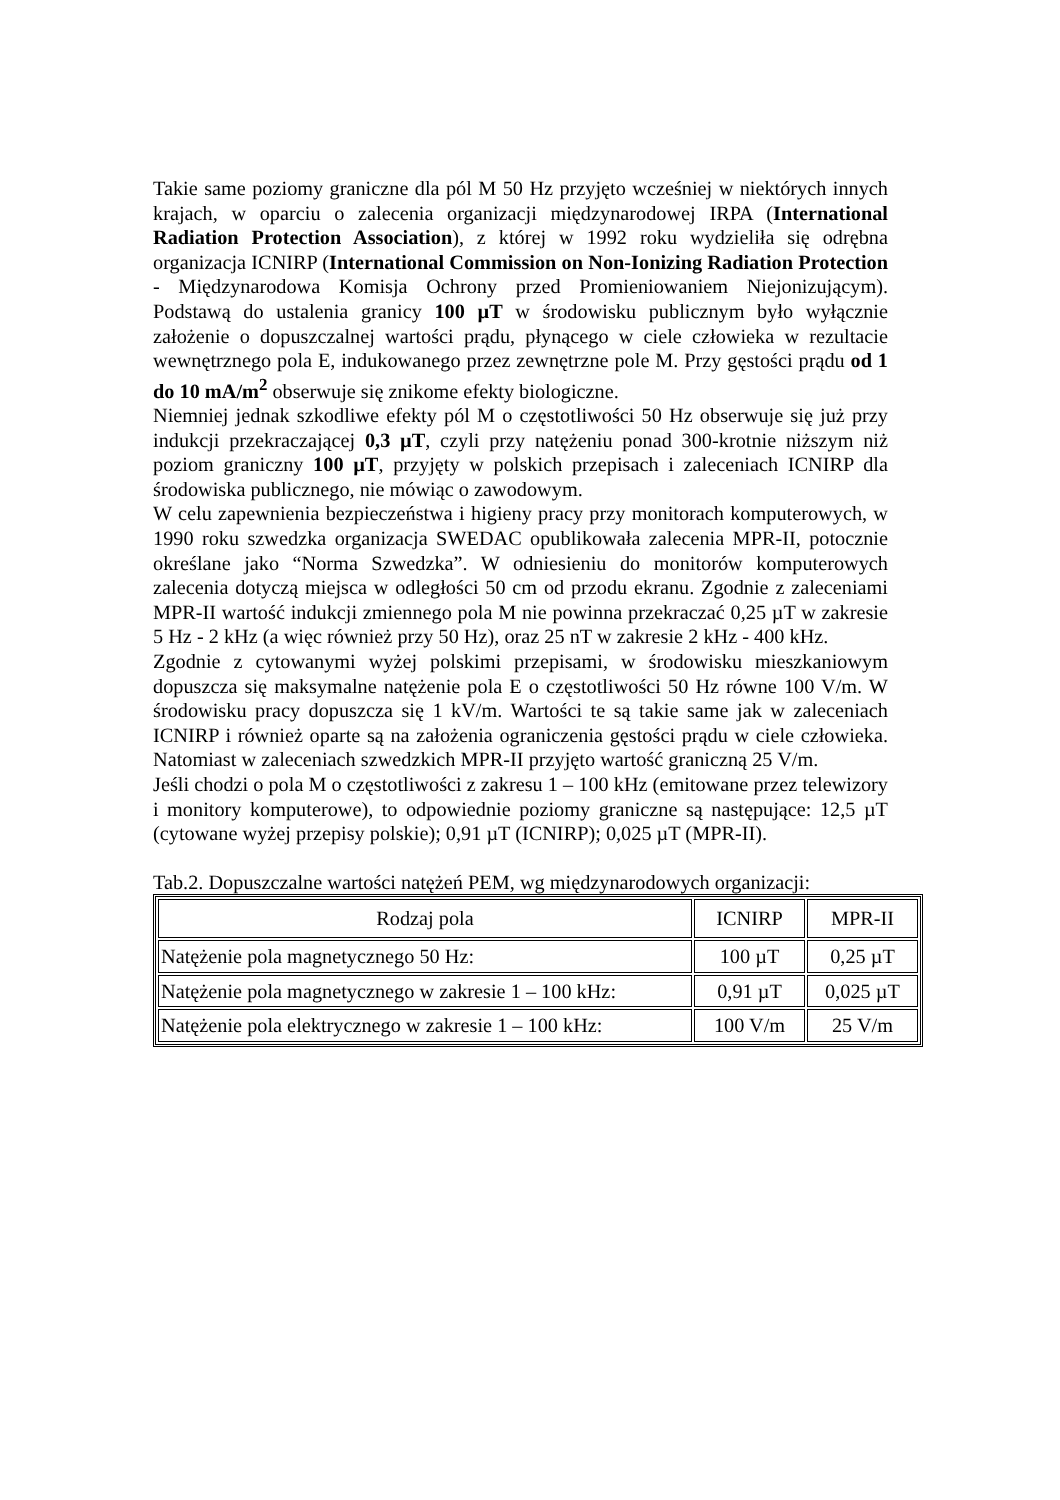Takie same poziomy graniczne dla pól M 50 Hz przyjęto wcześniej w niektórych innych krajach, w oparciu o zalecenia organizacji międzynarodowej IRPA (International Radiation Protection Association), z której w 1992 roku wydzieliła się odrębna organizacja ICNIRP (International Commission on Non-Ionizing Radiation Protection - Międzynarodowa Komisja Ochrony przed Promieniowaniem Niejonizującym). Podstawą do ustalenia granicy 100 µT w środowisku publicznym było wyłącznie założenie o dopuszczalnej wartości prądu, płynącego w ciele człowieka w rezultacie wewnętrznego pola E, indukowanego przez zewnętrzne pole M. Przy gęstości prądu od 1 do 10 mA/m<sup>2</sup> obserwuje się znikome efekty biologiczne.
Niemniej jednak szkodliwe efekty pól M o częstotliwości 50 Hz obserwuje się już przy indukcji przekraczającej 0,3 µT, czyli przy natężeniu ponad 300-krotnie niższym niż poziom graniczny 100 µT, przyjęty w polskich przepisach i zaleceniach ICNIRP dla środowiska publicznego, nie mówiąc o zawodowym.
W celu zapewnienia bezpieczeństwa i higieny pracy przy monitorach komputerowych, w 1990 roku szwedzka organizacja SWEDAC opublikowała zalecenia MPR-II, potocznie określane jako “Norma Szwedzka”. W odniesieniu do monitorów komputerowych zalecenia dotyczą miejsca w odległości 50 cm od przodu ekranu. Zgodnie z zaleceniami MPR-II wartość indukcji zmiennego pola M nie powinna przekraczać 0,25 µT w zakresie 5 Hz - 2 kHz (a więc również przy 50 Hz), oraz 25 nT w zakresie 2 kHz - 400 kHz.
Zgodnie z cytowanymi wyżej polskimi przepisami, w środowisku mieszkaniowym dopuszcza się maksymalne natężenie pola E o częstotliwości 50 Hz równe 100 V/m. W środowisku pracy dopuszcza się 1 kV/m. Wartości te są takie same jak w zaleceniach ICNIRP i również oparte są na założenia ograniczenia gęstości prądu w ciele człowieka. Natomiast w zaleceniach szwedzkich MPR-II przyjęto wartość graniczną 25 V/m.
Jeśli chodzi o pola M o częstotliwości z zakresu 1 – 100 kHz (emitowane przez telewizory i monitory komputerowe), to odpowiednie poziomy graniczne są następujące: 12,5 µT (cytowane wyżej przepisy polskie); 0,91 µT (ICNIRP); 0,025 µT (MPR-II).
Tab.2. Dopuszczalne wartości natężeń PEM, wg międzynarodowych organizacji:
| Rodzaj pola | ICNIRP | MPR-II |
| --- | --- | --- |
| Natężenie pola magnetycznego 50 Hz: | 100 µT | 0,25 µT |
| Natężenie pola magnetycznego w zakresie 1 – 100 kHz: | 0,91 µT | 0,025 µT |
| Natężenie pola elektrycznego w zakresie 1 – 100 kHz: | 100 V/m | 25 V/m |